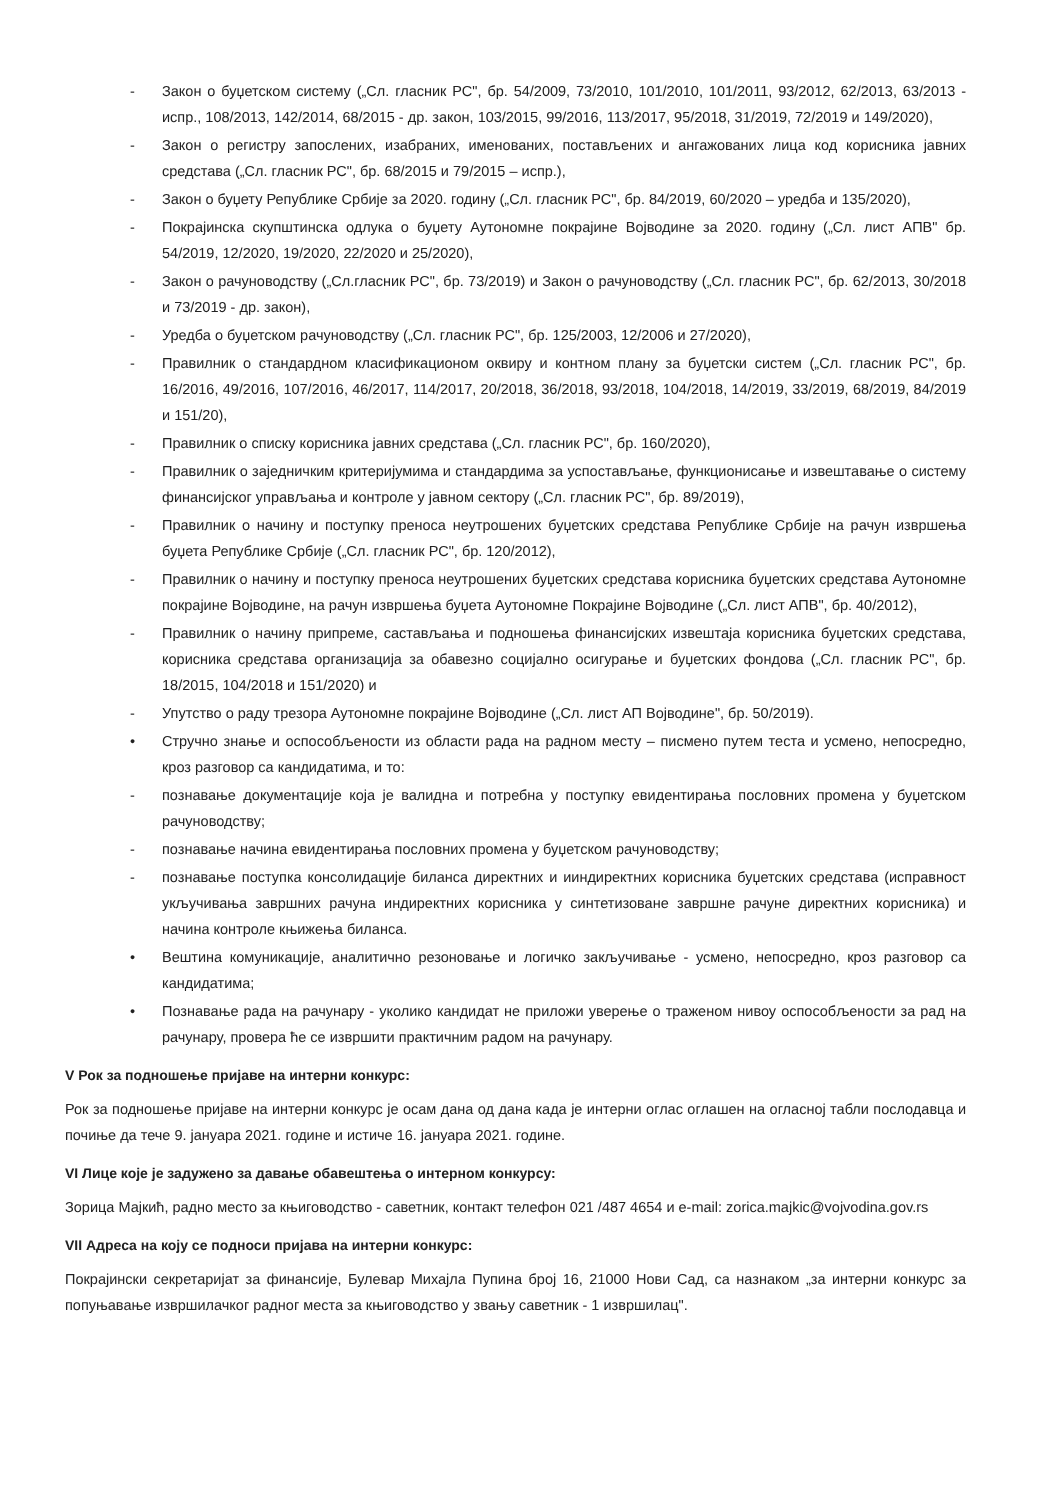- Закон о буџетском систему („Сл. гласник РС", бр. 54/2009, 73/2010, 101/2010, 101/2011, 93/2012, 62/2013, 63/2013 - испр., 108/2013, 142/2014, 68/2015 - др. закон, 103/2015, 99/2016, 113/2017, 95/2018, 31/2019, 72/2019 и 149/2020),
- Закон о регистру запослених, изабраних, именованих, постављених и ангажованих лица код корисника јавних средстава („Сл. гласник РС", бр. 68/2015 и 79/2015 – испр.),
- Закон о буџету Републике Србије за 2020. годину („Сл. гласник РС", бр. 84/2019, 60/2020 – уредба и 135/2020),
- Покрајинска скупштинска одлука о буџету Аутономне покрајине Војводине за 2020. годину („Сл. лист АПВ" бр. 54/2019, 12/2020, 19/2020, 22/2020 и 25/2020),
- Закон о рачуноводству („Сл.гласник РС", бр. 73/2019) и Закон о рачуноводству („Сл. гласник РС", бр. 62/2013, 30/2018 и 73/2019 - др. закон),
- Уредба о буџетском рачуноводству („Сл. гласник РС", бр. 125/2003, 12/2006 и 27/2020),
- Правилник о стандардном класификационом оквиру и контном плану за буџетски систем („Сл. гласник РС", бр. 16/2016, 49/2016, 107/2016, 46/2017, 114/2017, 20/2018, 36/2018, 93/2018, 104/2018, 14/2019, 33/2019, 68/2019, 84/2019 и 151/20),
- Правилник о списку корисника јавних средстава („Сл. гласник РС", бр. 160/2020),
- Правилник о заједничким критеријумима и стандардима за успостављање, функционисање и извештавање о систему финансијског управљања и контроле у јавном сектору („Сл. гласник РС", бр. 89/2019),
- Правилник о начину и поступку преноса неутрошених буџетских средстава Републике Србије на рачун извршења буџета Републике Србије („Сл. гласник РС", бр. 120/2012),
- Правилник о начину и поступку преноса неутрошених буџетских средстава корисника буџетских средстава Аутономне покрајине Војводине, на рачун извршења буџета Аутономне Покрајине Војводине („Сл. лист АПВ", бр. 40/2012),
- Правилник о начину припреме, састављања и подношења финансијских извештаја корисника буџетских средстава, корисника средстава организација за обавезно социјално осигурање и буџетских фондова („Сл. гласник РС", бр. 18/2015, 104/2018 и 151/2020) и
- Упутство о раду трезора Аутономне покрајине Војводине („Сл. лист АП Војводине", бр. 50/2019).
• Стручно знање и оспособљености из области рада на радном месту – писмено путем теста и усмено, непосредно, кроз разговор са кандидатима, и то:
- познавање документације која је валидна и потребна у поступку евидентирања пословних промена у буџетском рачуноводству;
- познавање начина евидентирања пословних промена у буџетском рачуноводству;
- познавање поступка консолидације биланса директних и ииндиректних корисника буџетских средстава (исправност укључивања завршних рачуна индиректних корисника у синтетизоване завршне рачуне директних корисника) и начина контроле књижења биланса.
• Вештина комуникације, аналитично резоновање и логичко закључивање - усмено, непосредно, кроз разговор са кандидатима;
• Познавање рада на рачунару - уколико кандидат не приложи уверење о траженом нивоу оспособљености за рад на рачунару, провера ће се извршити практичним радом на рачунару.
V Рок за подношење пријаве на интерни конкурс:
Рок за подношење пријаве на интерни конкурс је осам дана од дана када је интерни оглас оглашен на огласној табли послодавца и почиње да тече 9. јануара 2021. године и истиче 16. јануара 2021. године.
VI Лице које је задужено за давање обавештења о интерном конкурсу:
Зорица Мајкић, радно место за књиговодство - саветник, контакт телефон 021 /487 4654 и e-mail: zorica.majkic@vojvodina.gov.rs
VII Адреса на коју се подноси пријава на интерни конкурс:
Покрајински секретаријат за финансије, Булевар Михајла Пупина број 16, 21000 Нови Сад, са назнаком „за интерни конкурс за попуњавање извршилачког радног места за књиговодство у звању саветник - 1 извршилац".